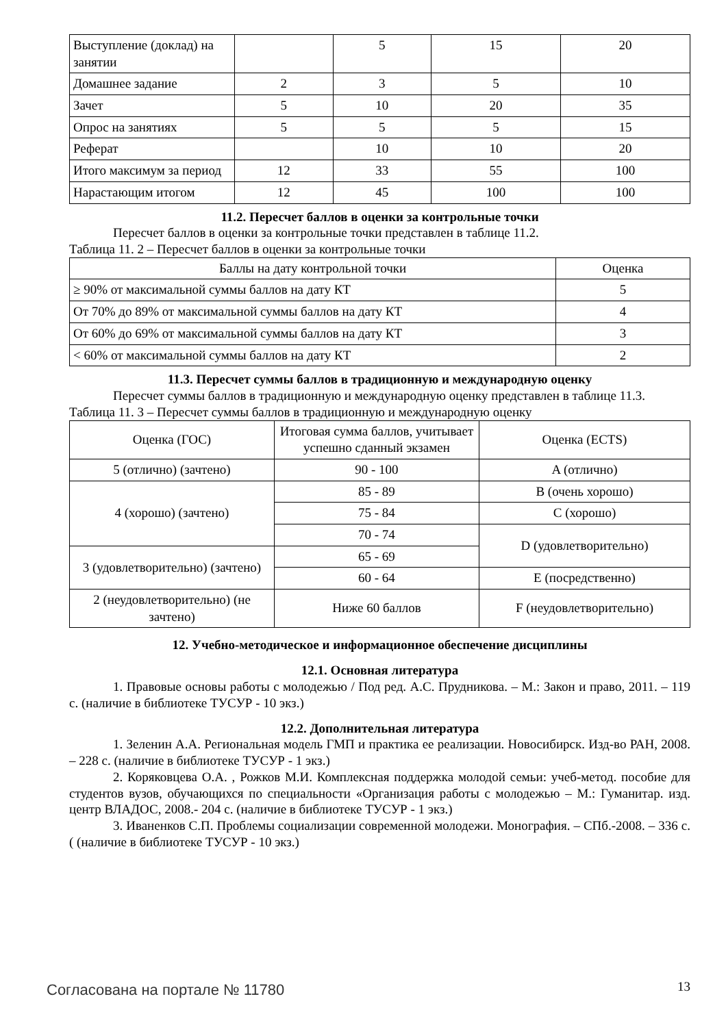| Выступление (доклад) на занятии | | 5 | 15 | 20 |
| Домашнее задание | 2 | 3 | 5 | 10 |
| Зачет | 5 | 10 | 20 | 35 |
| Опрос на занятиях | 5 | 5 | 5 | 15 |
| Реферат | | 10 | 10 | 20 |
| Итого максимум за период | 12 | 33 | 55 | 100 |
| Нарастающим итогом | 12 | 45 | 100 | 100 |
11.2. Пересчет баллов в оценки за контрольные точки
Пересчет баллов в оценки за контрольные точки представлен в таблице 11.2.
Таблица 11. 2 – Пересчет баллов в оценки за контрольные точки
| Баллы на дату контрольной точки | Оценка |
| --- | --- |
| ≥ 90% от максимальной суммы баллов на дату КТ | 5 |
| От 70% до 89% от максимальной суммы баллов на дату КТ | 4 |
| От 60% до 69% от максимальной суммы баллов на дату КТ | 3 |
| < 60% от максимальной суммы баллов на дату КТ | 2 |
11.3. Пересчет суммы баллов в традиционную и международную оценку
Пересчет суммы баллов в традиционную и международную оценку представлен в таблице 11.3.
Таблица 11. 3 – Пересчет суммы баллов в традиционную и международную оценку
| Оценка (ГОС) | Итоговая сумма баллов, учитывает успешно сданный экзамен | Оценка (ECTS) |
| 5 (отлично) (зачтено) | 90 - 100 | A (отлично) |
| 4 (хорошо) (зачтено) | 85 - 89 | B (очень хорошо) |
| | 75 - 84 | C (хорошо) |
| | 70 - 74 | D (удовлетворительно) |
| 3 (удовлетворительно) (зачтено) | 65 - 69 | |
| | 60 - 64 | E (посредственно) |
| 2 (неудовлетворительно) (не зачтено) | Ниже 60 баллов | F (неудовлетворительно) |
12. Учебно-методическое и информационное обеспечение дисциплины
12.1. Основная литература
1. Правовые основы работы с молодежью / Под ред. А.С. Прудникова. – М.: Закон и право, 2011. – 119 с. (наличие в библиотеке ТУСУР - 10 экз.)
12.2. Дополнительная литература
1. Зеленин А.А. Региональная модель ГМП и практика ее реализации. Новосибирск. Изд-во РАН, 2008. – 228 с. (наличие в библиотеке ТУСУР - 1 экз.)
2. Коряковцева О.А. , Рожков М.И. Комплексная поддержка молодой семьи: учеб-метод. пособие для студентов вузов, обучающихся по специальности «Организация работы с молодежью – М.: Гуманитар. изд. центр ВЛАДОС, 2008.- 204 с. (наличие в библиотеке ТУСУР - 1 экз.)
3. Иваненков С.П. Проблемы социализации современной молодежи. Монография. – СПб.-2008. – 336 с. ( (наличие в библиотеке ТУСУР - 10 экз.)
Согласована на портале № 11780 13